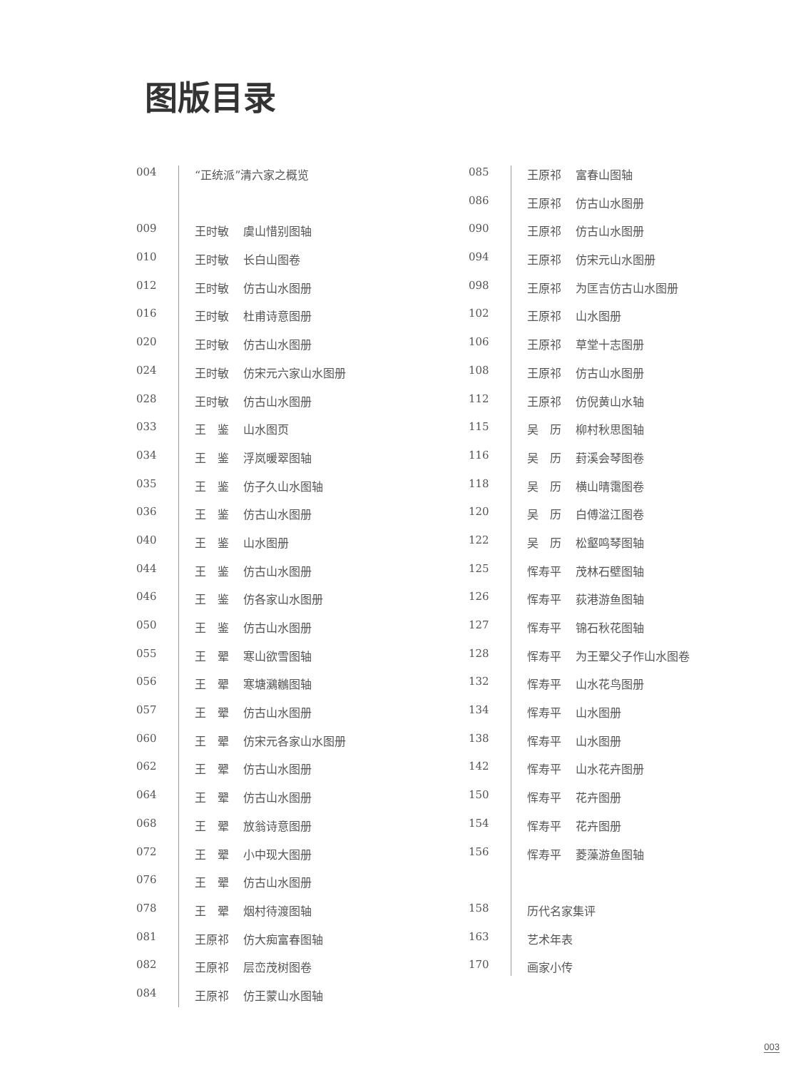图版目录
004 “正统派”清六家之概览
009 王时敏 虞山惜别图轴
010 王时敏 长白山图卷
012 王时敏 仿古山水图册
016 王时敏 杜甫诗意图册
020 王时敏 仿古山水图册
024 王时敏 仿宋元六家山水图册
028 王时敏 仿古山水图册
033 王　鉴 山水图页
034 王　鉴 浮岚暖翠图轴
035 王　鉴 仿子久山水图轴
036 王　鉴 仿古山水图册
040 王　鉴 山水图册
044 王　鉴 仿古山水图册
046 王　鉴 仿各家山水图册
050 王　鉴 仿古山水图册
055 王　翚 寒山欲雪图轴
056 王　翚 寒塘鸂鶒图轴
057 王　翚 仿古山水图册
060 王　翚 仿宋元各家山水图册
062 王　翚 仿古山水图册
064 王　翚 仿古山水图册
068 王　翚 放翁诗意图册
072 王　翚 小中现大图册
076 王　翚 仿古山水图册
078 王　翚 烟村待渡图轴
081 王原祁 仿大痴富春图轴
082 王原祁 层峦茂树图卷
084 王原祁 仿王蒙山水图轴
085 王原祁 富春山图轴
086 王原祁 仿古山水图册
090 王原祁 仿古山水图册
094 王原祁 仿宋元山水图册
098 王原祁 为匡吉仿古山水图册
102 王原祁 山水图册
106 王原祁 草堂十志图册
108 王原祁 仿古山水图册
112 王原祁 仿倪黄山水轴
115 吴　历 柳村秋思图轴
116 吴　历 葑溪会琴图卷
118 吴　历 横山晴霭图卷
120 吴　历 白傅湓江图卷
122 吴　历 松壑鸣琴图轴
125 恽寿平 茂林石壁图轴
126 恽寿平 荻港游鱼图轴
127 恽寿平 锦石秋花图轴
128 恽寿平 为王翚父子作山水图卷
132 恽寿平 山水花鸟图册
134 恽寿平 山水图册
138 恽寿平 山水图册
142 恽寿平 山水花卉图册
150 恽寿平 花卉图册
154 恽寿平 花卉图册
156 恽寿平 菱藻游鱼图轴
158 历代名家集评
163 艺术年表
170 画家小传
003